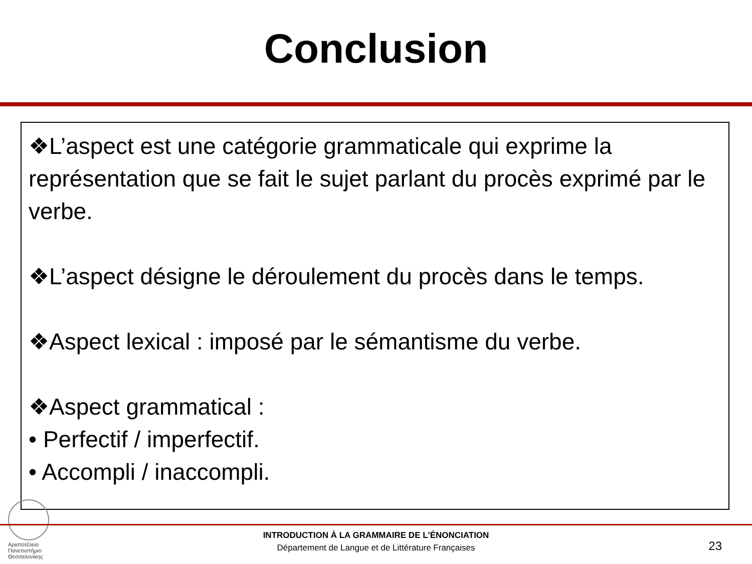Conclusion
❖L’aspect est une catégorie grammaticale qui exprime la représentation que se fait le sujet parlant du procès exprimé par le verbe.
❖L’aspect désigne le déroulement du procès dans le temps.
❖Aspect lexical : imposé par le sémantisme du verbe.
❖Aspect grammatical :
• Perfectif / imperfectif.
• Accompli / inaccompli.
Αριστοτέλειο
Πανεπιστήμιο
Θεσσαλονίκης
INTRODUCTION À LA GRAMMAIRE DE L'ÉNONCIATION
Département de Langue et de Littérature Françaises
23